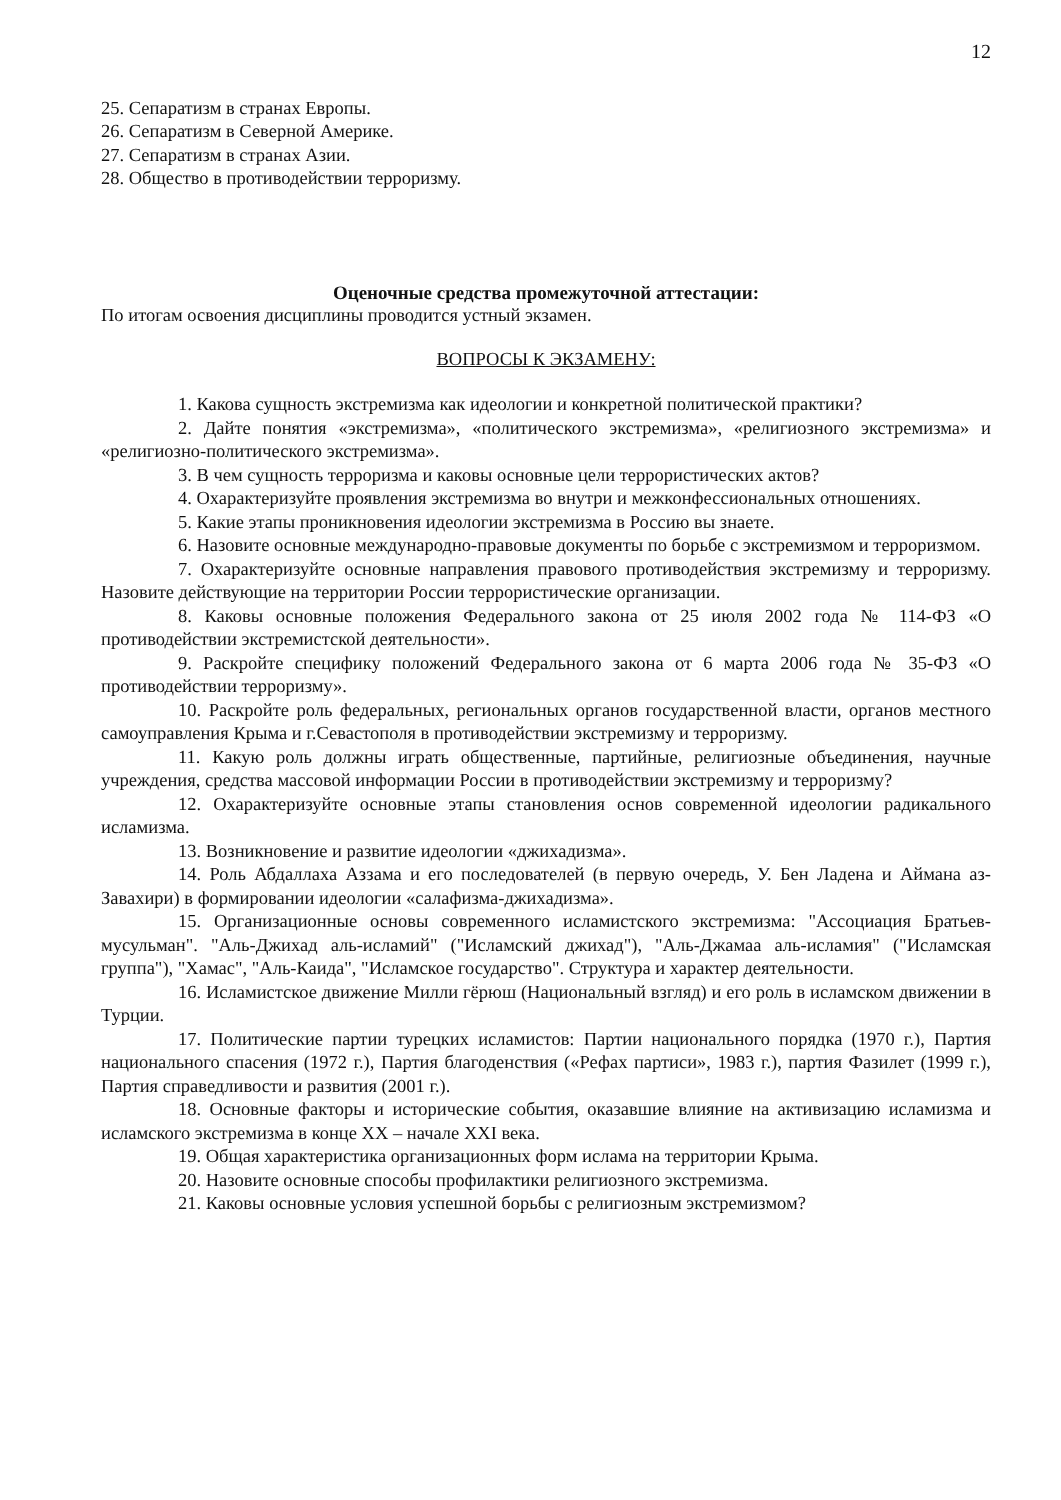12
25. Сепаратизм в странах Европы.
26. Сепаратизм в Северной Америке.
27. Сепаратизм в странах Азии.
28. Общество в противодействии терроризму.
Оценочные средства промежуточной аттестации:
По итогам освоения дисциплины проводится устный экзамен.
ВОПРОСЫ К ЭКЗАМЕНУ:
1. Какова сущность экстремизма как идеологии и конкретной политической практики?
2. Дайте понятия «экстремизма», «политического экстремизма», «религиозного экстремизма» и «религиозно-политического экстремизма».
3. В чем сущность терроризма и каковы основные цели террористических актов?
4. Охарактеризуйте проявления экстремизма во внутри и межконфессиональных отношениях.
5. Какие этапы проникновения идеологии экстремизма в Россию вы знаете.
6. Назовите основные международно-правовые документы по борьбе с экстремизмом и терроризмом.
7. Охарактеризуйте основные направления правового противодействия экстремизму и терроризму. Назовите действующие на территории России террористические организации.
8. Каковы основные положения Федерального закона от 25 июля 2002 года № 114-ФЗ «О противодействии экстремистской деятельности».
9. Раскройте специфику положений Федерального закона от 6 марта 2006 года № 35-ФЗ «О противодействии терроризму».
10. Раскройте роль федеральных, региональных органов государственной власти, органов местного самоуправления Крыма и г.Севастополя в противодействии экстремизму и терроризму.
11. Какую роль должны играть общественные, партийные, религиозные объединения, научные учреждения, средства массовой информации России в противодействии экстремизму и терроризму?
12. Охарактеризуйте основные этапы становления основ современной идеологии радикального исламизма.
13. Возникновение и развитие идеологии «джихадизма».
14. Роль Абдаллаха Аззама и его последователей (в первую очередь, У. Бен Ладена и Аймана аз-Завахири) в формировании идеологии «салафизма-джихадизма».
15. Организационные основы современного исламистского экстремизма: "Ассоциация Братьев-мусульман". "Аль-Джихад аль-исламий" ("Исламский джихад"), "Аль-Джамаа аль-исламия" ("Исламская группа"), "Хамас", "Аль-Каида", "Исламское государство". Структура и характер деятельности.
16. Исламистское движение Милли гёрюш (Национальный взгляд) и его роль в исламском движении в Турции.
17. Политические партии турецких исламистов: Партии национального порядка (1970 г.), Партия национального спасения (1972 г.), Партия благоденствия («Рефах партиси», 1983 г.), партия Фазилет (1999 г.), Партия справедливости и развития (2001 г.).
18. Основные факторы и исторические события, оказавшие влияние на активизацию исламизма и исламского экстремизма в конце XX – начале XXI века.
19. Общая характеристика организационных форм ислама на территории Крыма.
20. Назовите основные способы профилактики религиозного экстремизма.
21. Каковы основные условия успешной борьбы с религиозным экстремизмом?